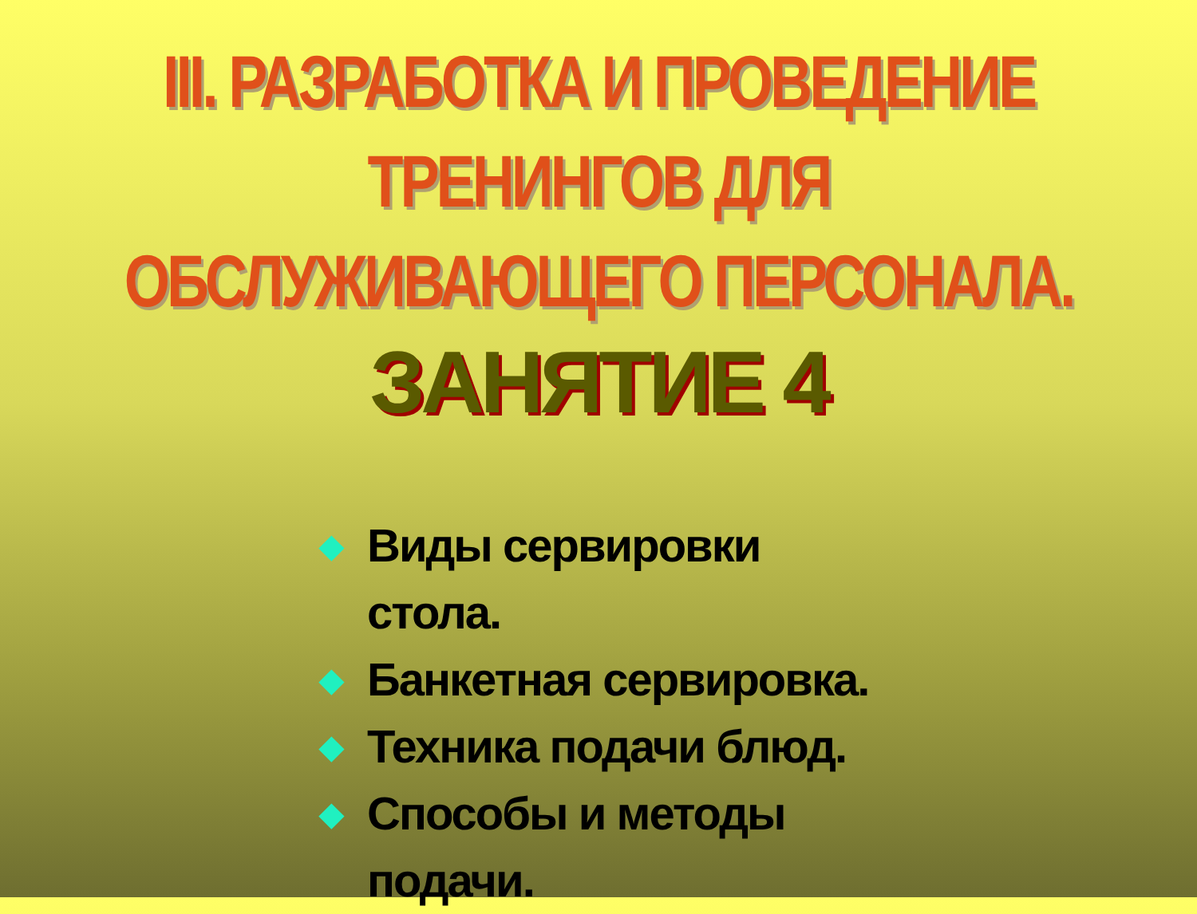III. РАЗРАБОТКА И ПРОВЕДЕНИЕ ТРЕНИНГОВ ДЛЯ ОБСЛУЖИВАЮЩЕГО ПЕРСОНАЛА.
ЗАНЯТИЕ 4
◆ Виды сервировки стола.
◆ Банкетная сервировка.
◆ Техника подачи блюд.
◆ Способы и методы подачи.